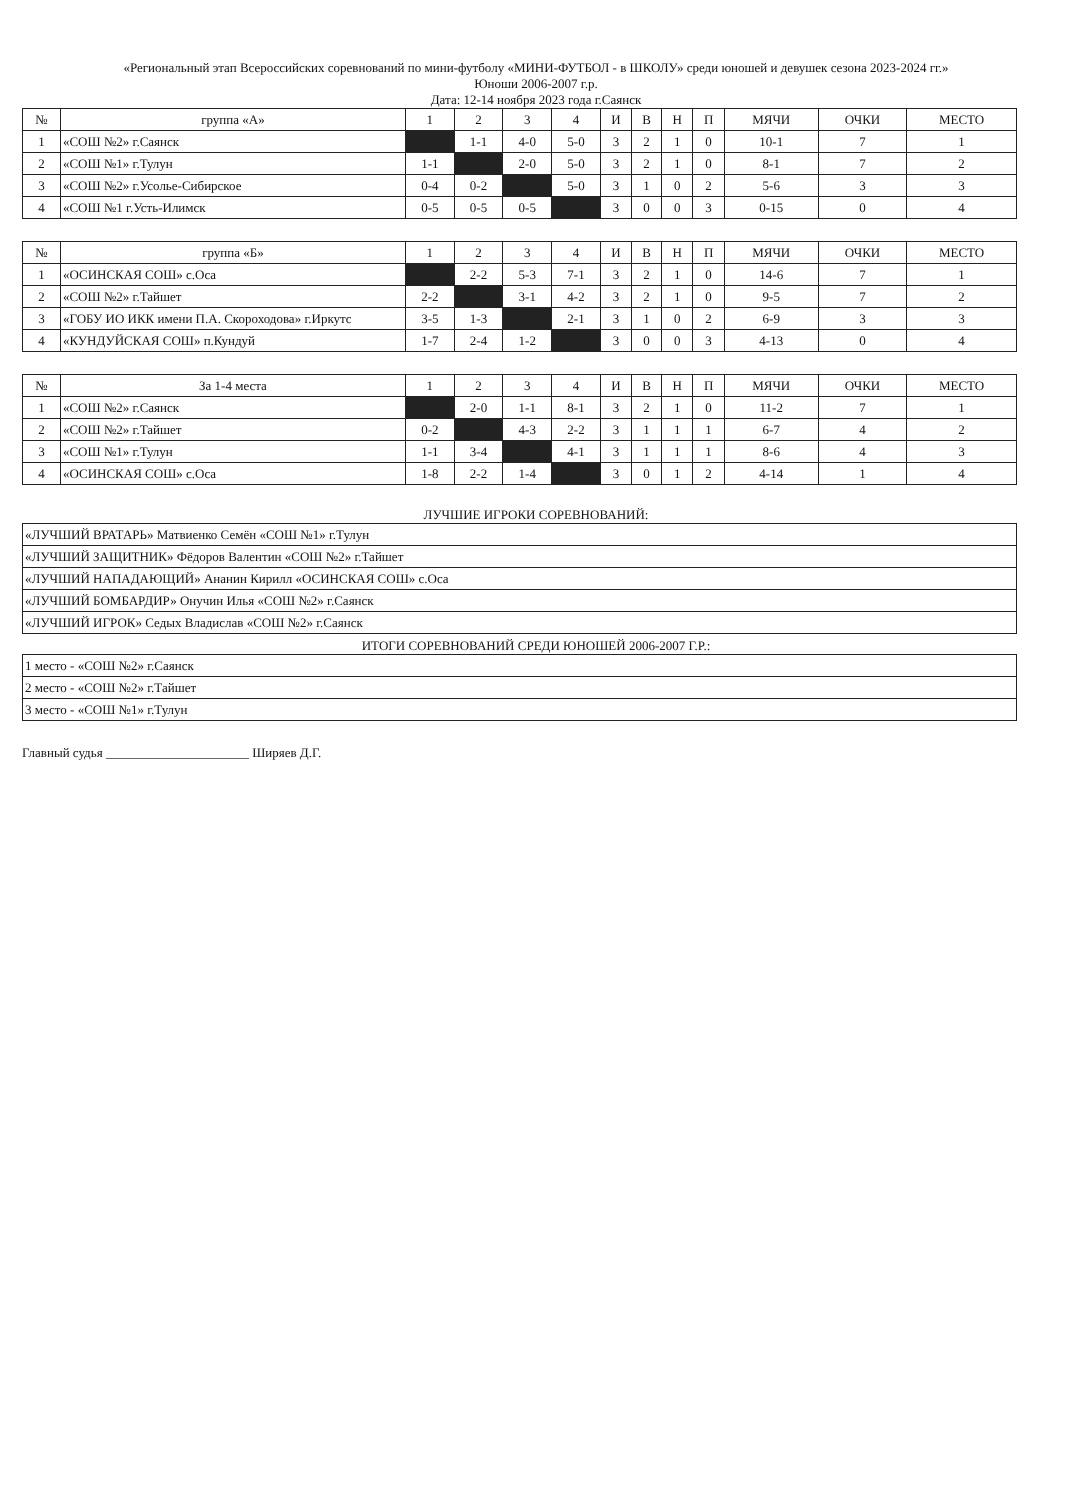«Региональный этап Всероссийских соревнований по мини-футболу «МИНИ-ФУТБОЛ - в ШКОЛУ» среди юношей и девушек сезона 2023-2024 гг.»
Юноши 2006-2007 г.р.
Дата: 12-14 ноября 2023 года г.Саянск
| № | группа «А» | 1 | 2 | 3 | 4 | И | В | Н | П | МЯЧИ | ОЧКИ | МЕСТО |
| --- | --- | --- | --- | --- | --- | --- | --- | --- | --- | --- | --- | --- |
| 1 | «СОШ №2» г.Саянск | | 1-1 | 4-0 | 5-0 | 3 | 2 | 1 | 0 | 10-1 | 7 | 1 |
| 2 | «СОШ №1» г.Тулун | 1-1 | | 2-0 | 5-0 | 3 | 2 | 1 | 0 | 8-1 | 7 | 2 |
| 3 | «СОШ №2» г.Усолье-Сибирское | 0-4 | 0-2 | | 5-0 | 3 | 1 | 0 | 2 | 5-6 | 3 | 3 |
| 4 | «СОШ №1 г.Усть-Илимск | 0-5 | 0-5 | 0-5 | | 3 | 0 | 0 | 3 | 0-15 | 0 | 4 |
| № | группа «Б» | 1 | 2 | 3 | 4 | И | В | Н | П | МЯЧИ | ОЧКИ | МЕСТО |
| --- | --- | --- | --- | --- | --- | --- | --- | --- | --- | --- | --- | --- |
| 1 | «ОСИНСКАЯ СОШ» с.Оса | | 2-2 | 5-3 | 7-1 | 3 | 2 | 1 | 0 | 14-6 | 7 | 1 |
| 2 | «СОШ №2» г.Тайшет | 2-2 | | 3-1 | 4-2 | 3 | 2 | 1 | 0 | 9-5 | 7 | 2 |
| 3 | «ГОБУ ИО ИКК имени П.А. Скороходова» г.Иркутс | 3-5 | 1-3 | | 2-1 | 3 | 1 | 0 | 2 | 6-9 | 3 | 3 |
| 4 | «КУНДУЙСКАЯ СОШ» п.Кундуй | 1-7 | 2-4 | 1-2 | | 3 | 0 | 0 | 3 | 4-13 | 0 | 4 |
| № | За 1-4 места | 1 | 2 | 3 | 4 | И | В | Н | П | МЯЧИ | ОЧКИ | МЕСТО |
| --- | --- | --- | --- | --- | --- | --- | --- | --- | --- | --- | --- | --- |
| 1 | «СОШ №2» г.Саянск | | 2-0 | 1-1 | 8-1 | 3 | 2 | 1 | 0 | 11-2 | 7 | 1 |
| 2 | «СОШ №2» г.Тайшет | 0-2 | | 4-3 | 2-2 | 3 | 1 | 1 | 1 | 6-7 | 4 | 2 |
| 3 | «СОШ №1» г.Тулун | 1-1 | 3-4 | | 4-1 | 3 | 1 | 1 | 1 | 8-6 | 4 | 3 |
| 4 | «ОСИНСКАЯ СОШ» с.Оса | 1-8 | 2-2 | 1-4 | | 3 | 0 | 1 | 2 | 4-14 | 1 | 4 |
ЛУЧШИЕ ИГРОКИ СОРЕВНОВАНИЙ:
| «ЛУЧШИЙ ВРАТАРЬ» Матвиенко Семён «СОШ №1» г.Тулун |
| «ЛУЧШИЙ ЗАЩИТНИК» Фёдоров Валентин «СОШ №2» г.Тайшет |
| «ЛУЧШИЙ НАПАДАЮЩИЙ» Ананин Кирилл «ОСИНСКАЯ СОШ» с.Оса |
| «ЛУЧШИЙ БОМБАРДИР» Онучин Илья «СОШ №2» г.Саянск |
| «ЛУЧШИЙ ИГРОК» Седых Владислав «СОШ №2» г.Саянск |
ИТОГИ СОРЕВНОВАНИЙ СРЕДИ ЮНОШЕЙ 2006-2007 Г.Р.:
| 1 место - «СОШ №2» г.Саянск |
| 2 место - «СОШ №2» г.Тайшет |
| 3 место - «СОШ №1» г.Тулун |
Главный судья ______________________ Ширяев Д.Г.